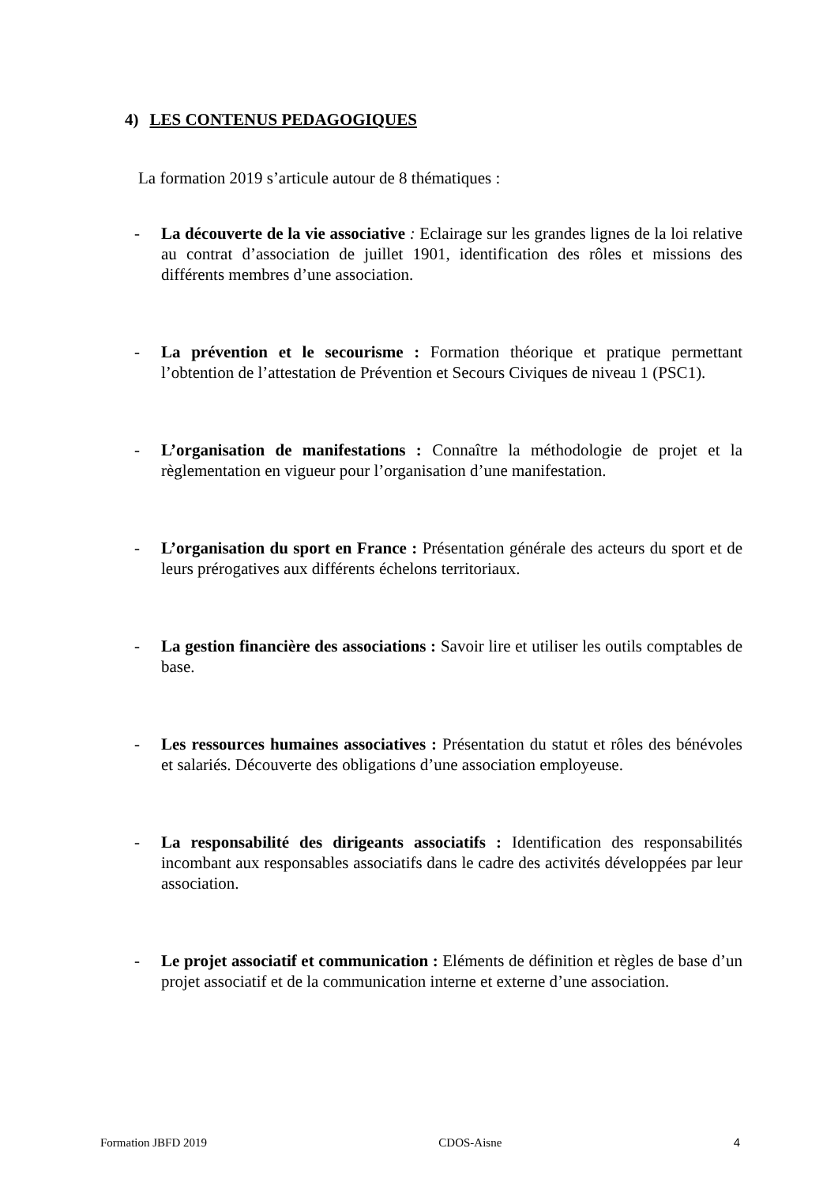4) LES CONTENUS PEDAGOGIQUES
La formation 2019 s’articule autour de 8 thématiques :
- La découverte de la vie associative : Eclairage sur les grandes lignes de la loi relative au contrat d’association de juillet 1901, identification des rôles et missions des différents membres d’une association.
- La prévention et le secourisme : Formation théorique et pratique permettant l’obtention de l’attestation de Prévention et Secours Civiques de niveau 1 (PSC1).
- L’organisation de manifestations : Connaître la méthodologie de projet et la règlementation en vigueur pour l’organisation d’une manifestation.
- L’organisation du sport en France : Présentation générale des acteurs du sport et de leurs prérogatives aux différents échelons territoriaux.
- La gestion financière des associations : Savoir lire et utiliser les outils comptables de base.
- Les ressources humaines associatives : Présentation du statut et rôles des bénévoles et salariés. Découverte des obligations d’une association employeuse.
- La responsabilité des dirigeants associatifs : Identification des responsabilités incombant aux responsables associatifs dans le cadre des activités développées par leur association.
- Le projet associatif et communication : Eléments de définition et règles de base d’un projet associatif et de la communication interne et externe d’une association.
Formation JBFD 2019 CDOS-Aisne 4